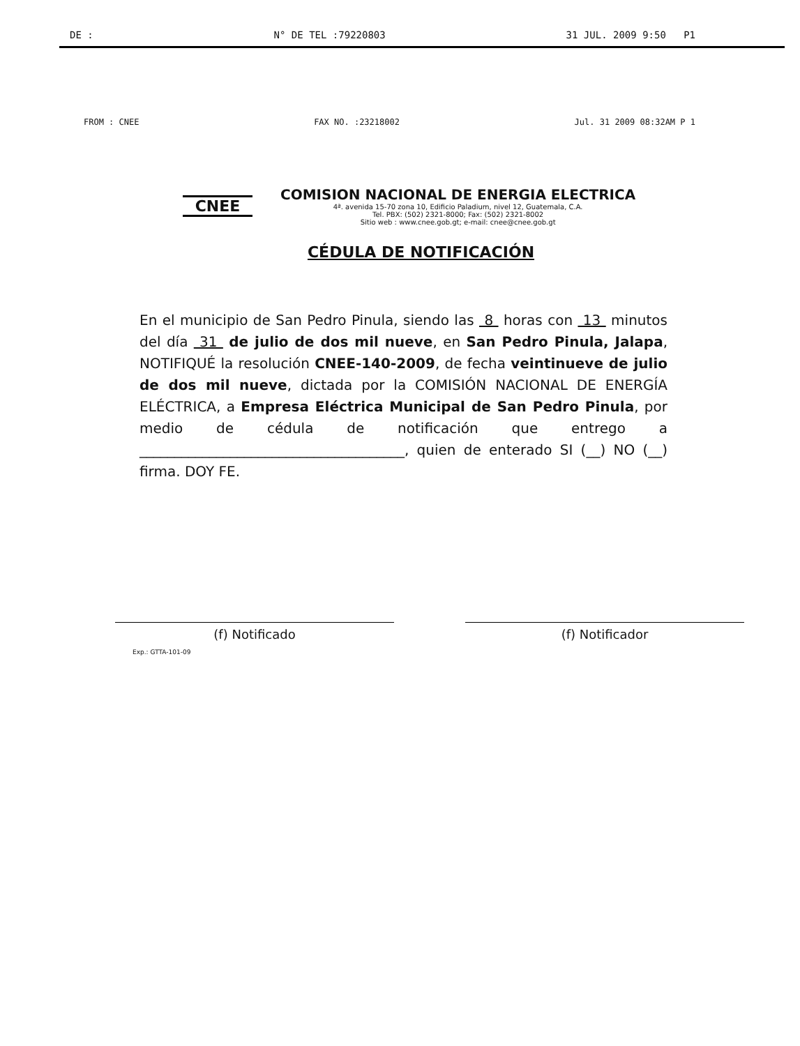DE : N° DE TEL :79220803 31 JUL. 2009 9:50 P1
FROM : CNEE FAX NO. :23218002 Jul. 31 2009 08:32AM P 1
CNEE
COMISION NACIONAL DE ENERGIA ELECTRICA
4ª. avenida 15-70 zona 10, Edificio Paladium, nivel 12, Guatemala, C.A.
Tel. PBX: (502) 2321-8000; Fax: (502) 2321-8002
Sitio web : www.cnee.gob.gt; e-mail: cnee@cnee.gob.gt
CÉDULA DE NOTIFICACIÓN
En el municipio de San Pedro Pinula, siendo las 8 horas con 13 minutos del día 31 de julio de dos mil nueve, en San Pedro Pinula, Jalapa, NOTIFIQUÉ la resolución CNEE-140-2009, de fecha veintinueve de julio de dos mil nueve, dictada por la COMISIÓN NACIONAL DE ENERGÍA ELÉCTRICA, a Empresa Eléctrica Municipal de San Pedro Pinula, por medio de cédula de notificación que entrego a ______________________________________, quien de enterado SI (__) NO (__) firma. DOY FE.
(f) Notificado (f) Notificador
Exp.: GTTA-101-09